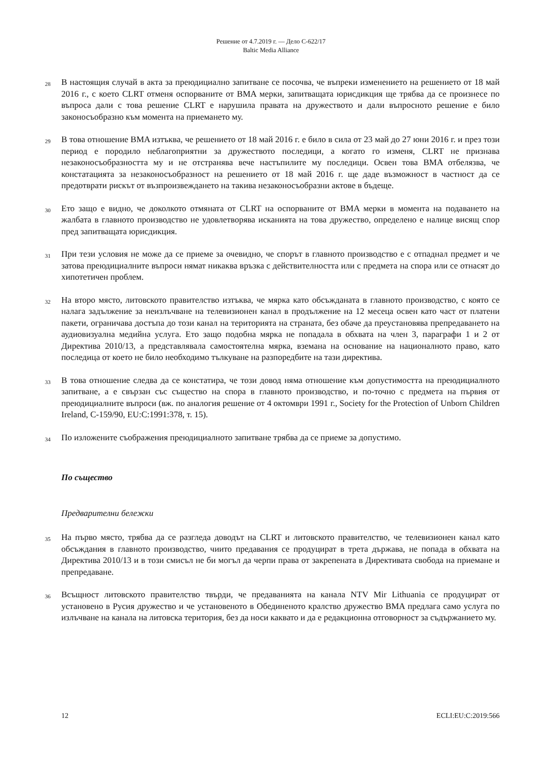Решение от 4.7.2019 г. — Дело C-622/17
Baltic Media Alliance
28
В настоящия случай в акта за преюдициално запитване се посочва, че въпреки изменението на решението от 18 май 2016 г., с което CLRT отменя оспорваните от BMA мерки, запитващата юрисдикция ще трябва да се произнесе по въпроса дали с това решение CLRT е нарушила правата на дружеството и дали въпросното решение е било законосъобразно към момента на приемането му.
29
В това отношение BMA изтъква, че решението от 18 май 2016 г. е било в сила от 23 май до 27 юни 2016 г. и през този период е породило неблагоприятни за дружеството последици, а когато го изменя, CLRT не признава незаконосъобразността му и не отстранява вече настъпилите му последици. Освен това BMA отбелязва, че констатацията за незаконосъобразност на решението от 18 май 2016 г. ще даде възможност в частност да се предотврати рискът от възпроизвеждането на такива незаконосъобразни актове в бъдеще.
30
Ето защо е видно, че доколкото отмяната от CLRT на оспорваните от BMA мерки в момента на подаването на жалбата в главното производство не удовлетворява исканията на това дружество, определено е налице висящ спор пред запитващата юрисдикция.
31
При тези условия не може да се приеме за очевидно, че спорът в главното производство е с отпаднал предмет и че затова преюдициалните въпроси нямат никаква връзка с действителността или с предмета на спора или се отнасят до хипотетичен проблем.
32
На второ място, литовското правителство изтъква, че мярка като обсъжданата в главното производство, с която се налага задължение за неизлъчване на телевизионен канал в продължение на 12 месеца освен като част от платени пакети, ограничава достъпа до този канал на територията на страната, без обаче да преустановява препредаването на аудиовизуална медийна услуга. Ето защо подобна мярка не попадала в обхвата на член 3, параграфи 1 и 2 от Директива 2010/13, а представлявала самостоятелна мярка, вземана на основание на националното право, като последица от което не било необходимо тълкуване на разпоредбите на тази директива.
33
В това отношение следва да се констатира, че този довод няма отношение към допустимостта на преюдициалното запитване, а е свързан със същество на спора в главното производство, и по-точно с предмета на първия от преюдициалните въпроси (вж. по аналогия решение от 4 октомври 1991 г., Society for the Protection of Unborn Children Ireland, C-159/90, EU:C:1991:378, т. 15).
34
По изложените съображения преюдициалното запитване трябва да се приеме за допустимо.
По същество
Предварителни бележки
35
На първо място, трябва да се разгледа доводът на CLRT и литовското правителство, че телевизионен канал като обсъждания в главното производство, чиито предавания се продуцират в трета държава, не попада в обхвата на Директива 2010/13 и в този смисъл не би могъл да черпи права от закрепената в Директивата свобода на приемане и препредаване.
36
Всъщност литовското правителство твърди, че предаванията на канала NTV Mir Lithuania се продуцират от установено в Русия дружество и че установеното в Обединеното кралство дружество BMA предлага само услуга по излъчване на канала на литовска територия, без да носи каквато и да е редакционна отговорност за съдържанието му.
12 ECLI:EU:C:2019:566